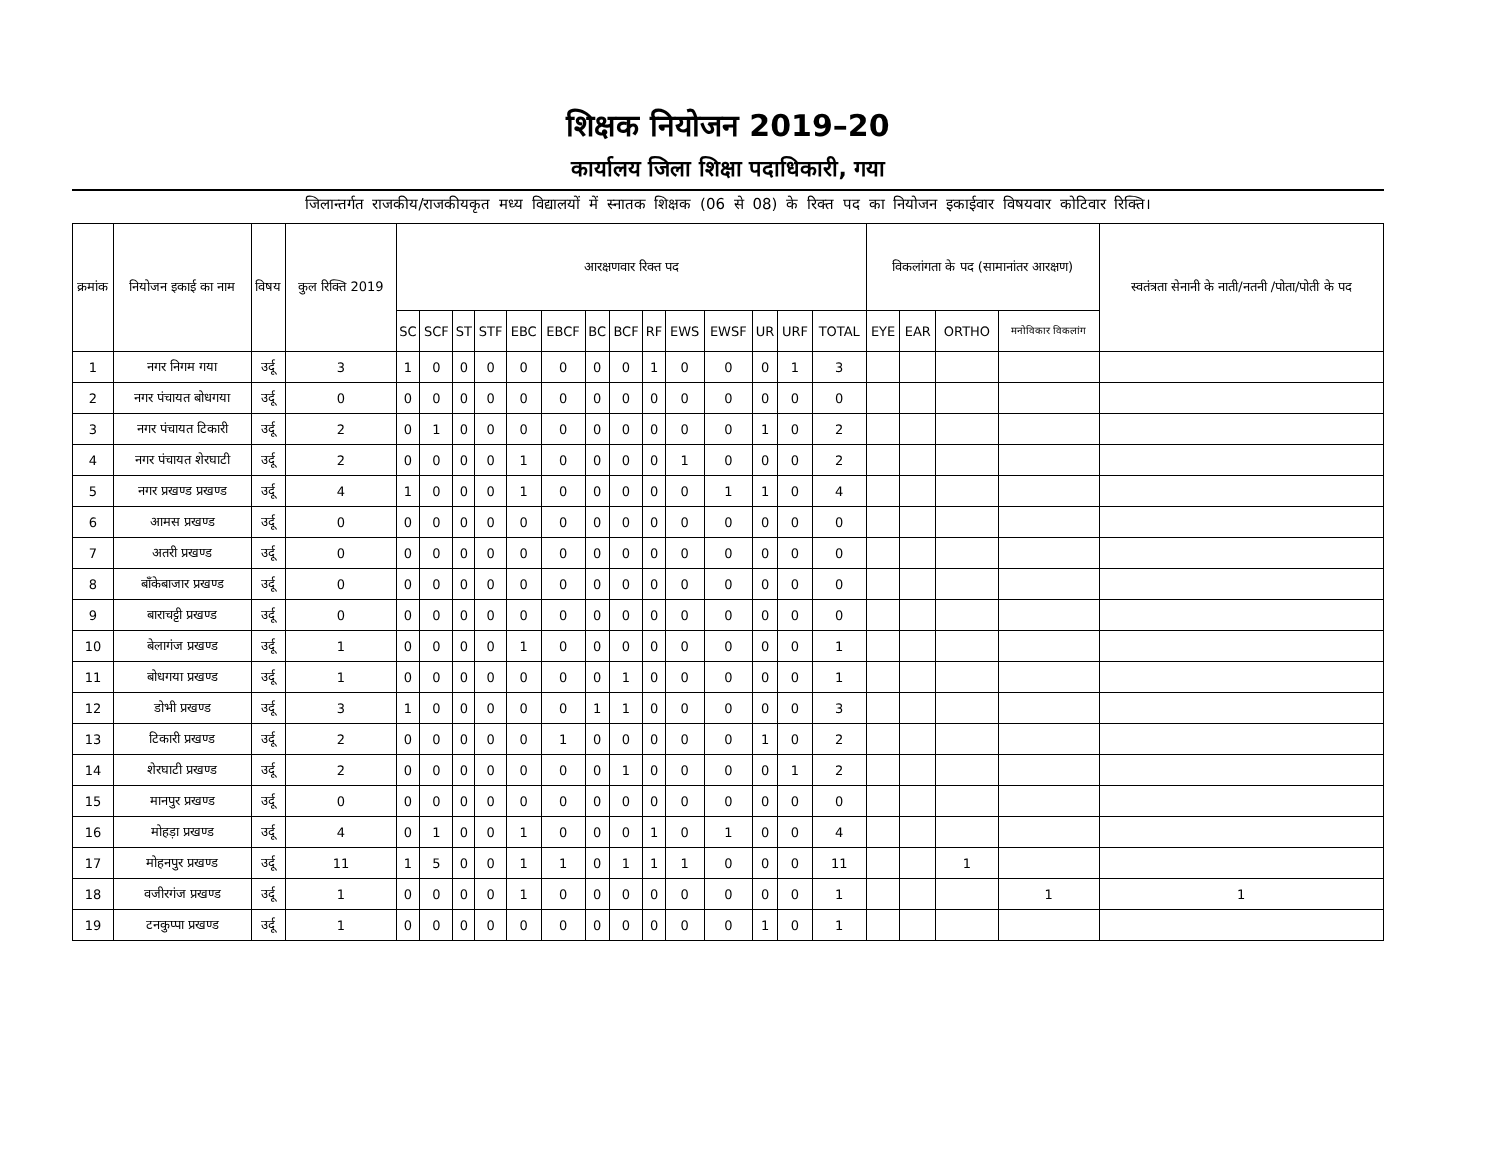शिक्षक नियोजन 2019–20
कार्यालय जिला शिक्षा पदाधिकारी, गया
जिलान्तर्गत राजकीय/राजकीयकृत मध्य विद्यालयों में स्नातक शिक्षक (06 से 08) के रिक्त पद का नियोजन इकाईवार विषयवार कोटिवार रिक्ति।
| क्रमांक | नियोजन इकाई का नाम | विषय | कुल रिक्ति 2019 | आरक्षणवार रिक्त पद | | | | | | | | | | | | | | विकलांगता के पद (सामानांतर आरक्षण) | | | | स्वतंत्रता सेनानी के नाती/नतनी /पोता/पोती के पद |
| --- | --- | --- | --- | --- | --- | --- | --- | --- | --- | --- | --- | --- | --- | --- | --- | --- | --- | --- | --- | --- | --- | --- |
| | | | | SC | SCF | ST | STF | EBC | EBCF | BC | BCF | RF | EWS | EWSF | UR | URF | TOTAL | EYE | EAR | ORTHO | मनोविकार विकलांग | |
| 1 | नगर निगम गया | उर्दू | 3 | 1 | 0 | 0 | 0 | 0 | 0 | 0 | 0 | 1 | 0 | 0 | 0 | 1 | 3 | | | | | |
| 2 | नगर पंचायत बोधगया | उर्दू | 0 | 0 | 0 | 0 | 0 | 0 | 0 | 0 | 0 | 0 | 0 | 0 | 0 | 0 | 0 | | | | | |
| 3 | नगर पंचायत टिकारी | उर्दू | 2 | 0 | 1 | 0 | 0 | 0 | 0 | 0 | 0 | 0 | 0 | 0 | 1 | 0 | 2 | | | | | |
| 4 | नगर पंचायत शेरघाटी | उर्दू | 2 | 0 | 0 | 0 | 0 | 1 | 0 | 0 | 0 | 0 | 1 | 0 | 0 | 0 | 2 | | | | | |
| 5 | नगर प्रखण्ड प्रखण्ड | उर्दू | 4 | 1 | 0 | 0 | 0 | 1 | 0 | 0 | 0 | 0 | 0 | 1 | 1 | 0 | 4 | | | | | |
| 6 | आमस प्रखण्ड | उर्दू | 0 | 0 | 0 | 0 | 0 | 0 | 0 | 0 | 0 | 0 | 0 | 0 | 0 | 0 | 0 | | | | | |
| 7 | अतरी प्रखण्ड | उर्दू | 0 | 0 | 0 | 0 | 0 | 0 | 0 | 0 | 0 | 0 | 0 | 0 | 0 | 0 | 0 | | | | | |
| 8 | बाँकेबाजार प्रखण्ड | उर्दू | 0 | 0 | 0 | 0 | 0 | 0 | 0 | 0 | 0 | 0 | 0 | 0 | 0 | 0 | 0 | | | | | |
| 9 | बाराचट्टी प्रखण्ड | उर्दू | 0 | 0 | 0 | 0 | 0 | 0 | 0 | 0 | 0 | 0 | 0 | 0 | 0 | 0 | 0 | | | | | |
| 10 | बेलागंज प्रखण्ड | उर्दू | 1 | 0 | 0 | 0 | 0 | 1 | 0 | 0 | 0 | 0 | 0 | 0 | 0 | 0 | 1 | | | | | |
| 11 | बोधगया प्रखण्ड | उर्दू | 1 | 0 | 0 | 0 | 0 | 0 | 0 | 0 | 1 | 0 | 0 | 0 | 0 | 0 | 1 | | | | | |
| 12 | डोभी प्रखण्ड | उर्दू | 3 | 1 | 0 | 0 | 0 | 0 | 0 | 1 | 1 | 0 | 0 | 0 | 0 | 0 | 3 | | | | | |
| 13 | टिकारी प्रखण्ड | उर्दू | 2 | 0 | 0 | 0 | 0 | 0 | 1 | 0 | 0 | 0 | 0 | 0 | 1 | 0 | 2 | | | | | |
| 14 | शेरघाटी प्रखण्ड | उर्दू | 2 | 0 | 0 | 0 | 0 | 0 | 0 | 0 | 1 | 0 | 0 | 0 | 0 | 1 | 2 | | | | | |
| 15 | मानपुर प्रखण्ड | उर्दू | 0 | 0 | 0 | 0 | 0 | 0 | 0 | 0 | 0 | 0 | 0 | 0 | 0 | 0 | 0 | | | | | |
| 16 | मोहड़ा प्रखण्ड | उर्दू | 4 | 0 | 1 | 0 | 0 | 1 | 0 | 0 | 0 | 1 | 0 | 1 | 0 | 0 | 4 | | | | | |
| 17 | मोहनपुर प्रखण्ड | उर्दू | 11 | 1 | 5 | 0 | 0 | 1 | 1 | 0 | 1 | 1 | 1 | 0 | 0 | 0 | 11 | | | 1 | | |
| 18 | वजीरगंज प्रखण्ड | उर्दू | 1 | 0 | 0 | 0 | 0 | 1 | 0 | 0 | 0 | 0 | 0 | 0 | 0 | 0 | 1 | | | | 1 | 1 |
| 19 | टनकुप्पा प्रखण्ड | उर्दू | 1 | 0 | 0 | 0 | 0 | 0 | 0 | 0 | 0 | 0 | 0 | 0 | 1 | 0 | 1 | | | | | |